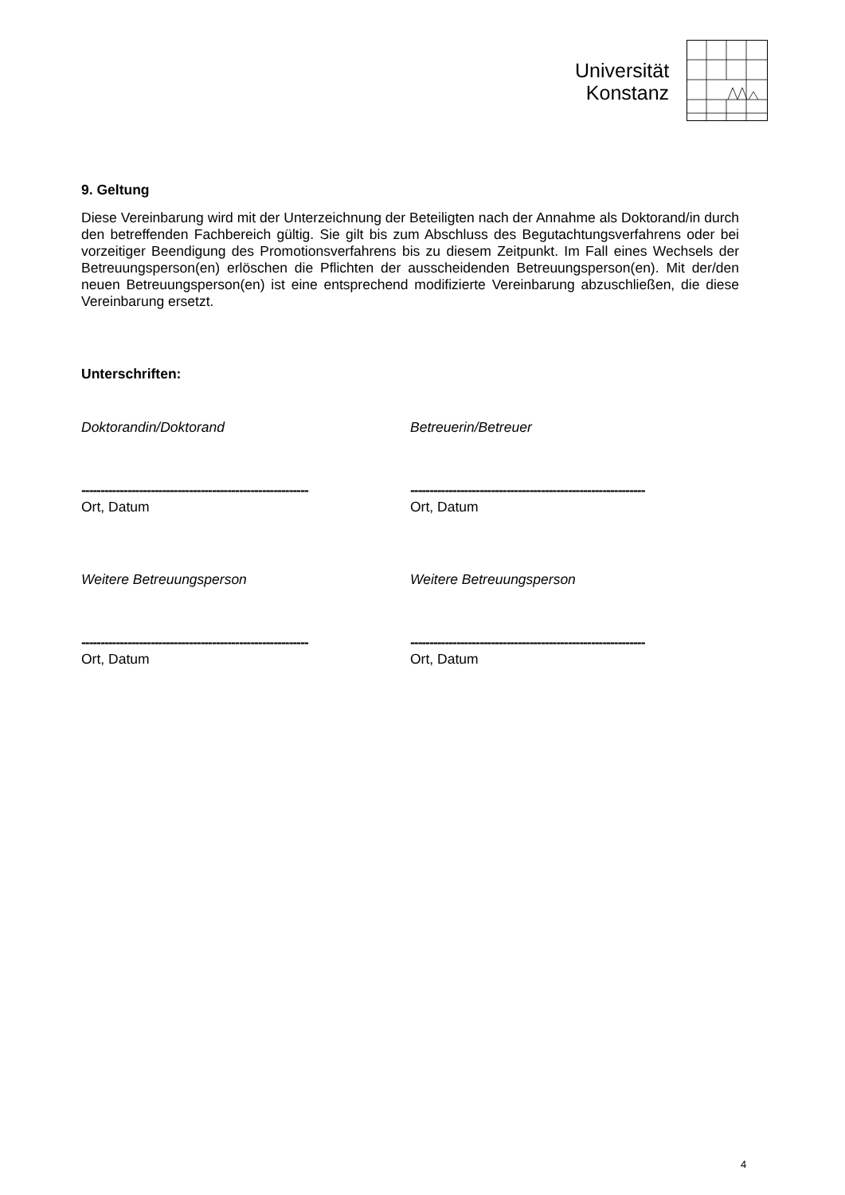Universität
Konstanz
9. Geltung
Diese Vereinbarung wird mit der Unterzeichnung der Beteiligten nach der Annahme als Doktorand/in durch den betreffenden Fachbereich gültig. Sie gilt bis zum Abschluss des Begutachtungsverfahrens oder bei vorzeitiger Beendigung des Promotionsverfahrens bis zu diesem Zeitpunkt. Im Fall eines Wechsels der Betreuungsperson(en) erlöschen die Pflichten der ausscheidenden Betreuungsperson(en). Mit der/den neuen Betreuungsperson(en) ist eine entsprechend modifizierte Vereinbarung abzuschließen, die diese Vereinbarung ersetzt.
Unterschriften:
Doktorandin/Doktorand Betreuerin/Betreuer
-----------------------------------------------------------
Ort, Datum
-------------------------------------------------------------
Ort, Datum
Weitere Betreuungsperson Weitere Betreuungsperson
-----------------------------------------------------------
Ort, Datum
-------------------------------------------------------------
Ort, Datum
4